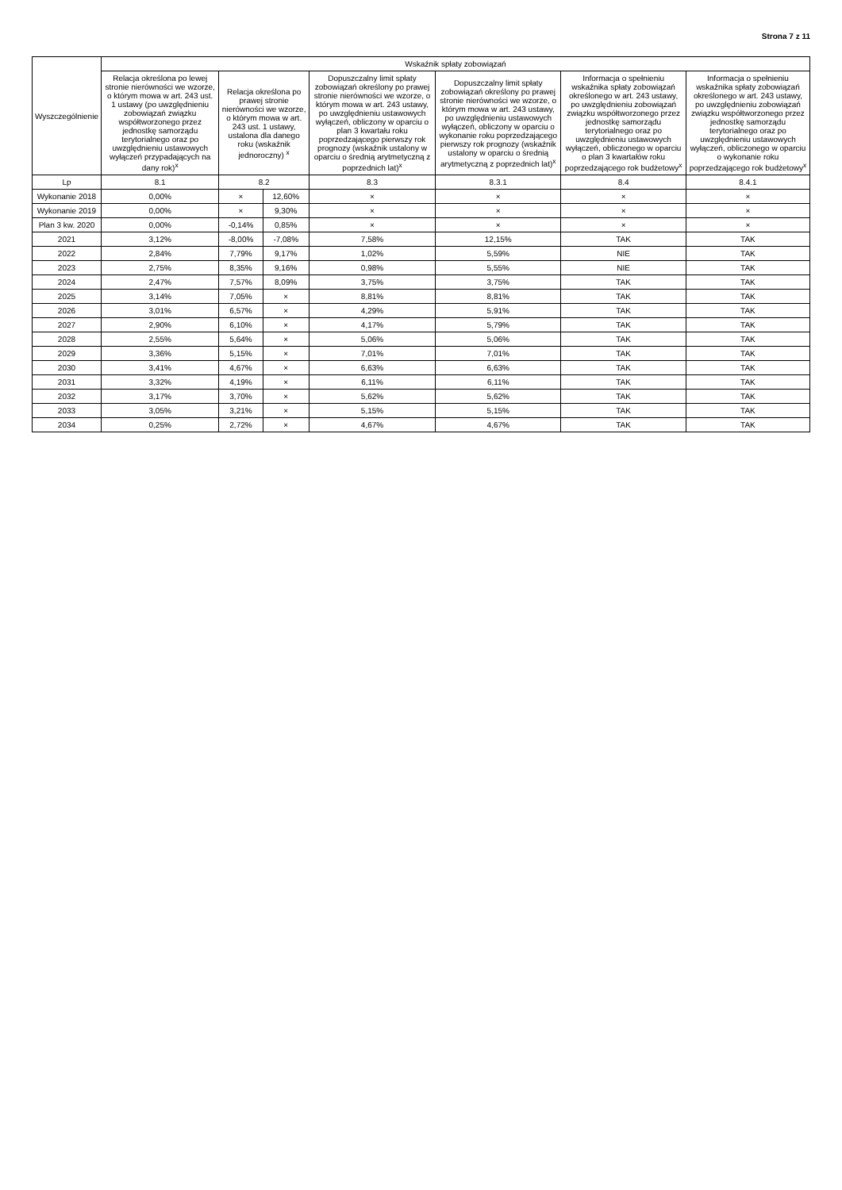Strona 7 z 11
| Wyszczególnienie | Wskaźnik spłaty zobowiązań | | | | | | |
| --- | --- | --- | --- | --- | --- | --- | --- |
| | Relacja określona po lewej stronie nierówności we wzorze, o którym mowa w art. 243 ust. 1 ustawy (po uwzględnieniu zobowiązań związku współtworzonego przez jednostkę samorządu terytorialnego oraz po uwzględnieniu ustawowych wyłączeń przypadających na dany rok)<sup>x</sup> | Relacja określona po prawej stronie nierówności we wzorze, o którym mowa w art. 243 ust. 1 ustawy, ustalona dla danego roku (wskaźnik jednoroczny) <sup>x</sup> | | Dopuszczalny limit spłaty zobowiązań określony po prawej stronie nierówności we wzorze, o którym mowa w art. 243 ustawy, po uwzględnieniu ustawowych wyłączeń, obliczony w oparciu o plan 3 kwartału roku poprzedzającego pierwszy rok prognozy (wskaźnik ustalony w oparciu o średnią arytmetyczną z poprzednich lat)<sup>x</sup> | Dopuszczalny limit spłaty zobowiązań określony po prawej stronie nierówności we wzorze, o którym mowa w art. 243 ustawy, po uwzględnieniu ustawowych wyłączeń, obliczony w oparciu o wykonanie roku poprzedzającego pierwszy rok prognozy (wskaźnik ustalony w oparciu o średnią arytmetyczną z poprzednich lat)<sup>x</sup> | Informacja o spełnieniu wskaźnika spłaty zobowiązań określonego w art. 243 ustawy, po uwzględnieniu zobowiązań związku współtworzonego przez jednostkę samorządu terytorialnego oraz po uwzględnieniu ustawowych wyłączeń, obliczonego w oparciu o plan 3 kwartałów roku poprzedzającego rok budżetowy<sup>x</sup> | Informacja o spełnieniu wskaźnika spłaty zobowiązań określonego w art. 243 ustawy, po uwzględnieniu zobowiązań związku współtworzonego przez jednostkę samorządu terytorialnego oraz po uwzględnieniu ustawowych wyłączeń, obliczonego w oparciu o wykonanie roku poprzedzającego rok budżetowy<sup>x</sup> |
| Lp | 8.1 | 8.2 | | 8.3 | 8.3.1 | 8.4 | 8.4.1 |
| Wykonanie 2018 | 0,00% | × | 12,60% | × | × | × | × |
| Wykonanie 2019 | 0,00% | × | 9,30% | × | × | × | × |
| Plan 3 kw. 2020 | 0,00% | -0,14% | 0,85% | × | × | × | × |
| 2021 | 3,12% | -8,00% | -7,08% | 7,58% | 12,15% | TAK | TAK |
| 2022 | 2,84% | 7,79% | 9,17% | 1,02% | 5,59% | NIE | TAK |
| 2023 | 2,75% | 8,35% | 9,16% | 0,98% | 5,55% | NIE | TAK |
| 2024 | 2,47% | 7,57% | 8,09% | 3,75% | 3,75% | TAK | TAK |
| 2025 | 3,14% | 7,05% | × | 8,81% | 8,81% | TAK | TAK |
| 2026 | 3,01% | 6,57% | × | 4,29% | 5,91% | TAK | TAK |
| 2027 | 2,90% | 6,10% | × | 4,17% | 5,79% | TAK | TAK |
| 2028 | 2,55% | 5,64% | × | 5,06% | 5,06% | TAK | TAK |
| 2029 | 3,36% | 5,15% | × | 7,01% | 7,01% | TAK | TAK |
| 2030 | 3,41% | 4,67% | × | 6,63% | 6,63% | TAK | TAK |
| 2031 | 3,32% | 4,19% | × | 6,11% | 6,11% | TAK | TAK |
| 2032 | 3,17% | 3,70% | × | 5,62% | 5,62% | TAK | TAK |
| 2033 | 3,05% | 3,21% | × | 5,15% | 5,15% | TAK | TAK |
| 2034 | 0,25% | 2,72% | × | 4,67% | 4,67% | TAK | TAK |